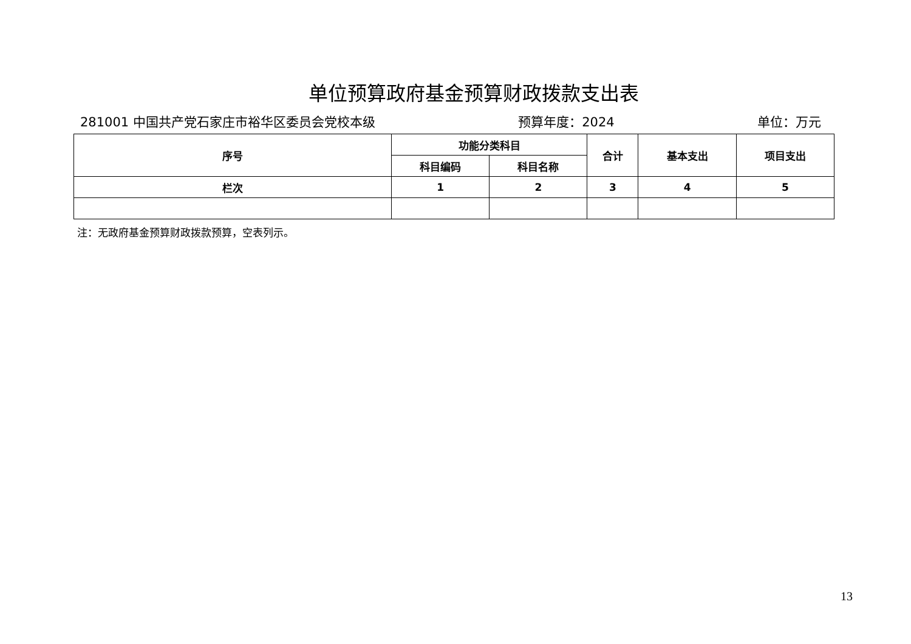单位预算政府基金预算财政拨款支出表
281001 中国共产党石家庄市裕华区委员会党校本级 预算年度：2024 单位：万元
| 序号 | 功能分类科目 | | 合计 | 基本支出 | 项目支出 |
| --- | --- | --- | --- | --- | --- |
| | 科目编码 | 科目名称 | | | |
| 栏次 | 1 | 2 | 3 | 4 | 5 |
注：无政府基金预算财政拨款预算，空表列示。
13